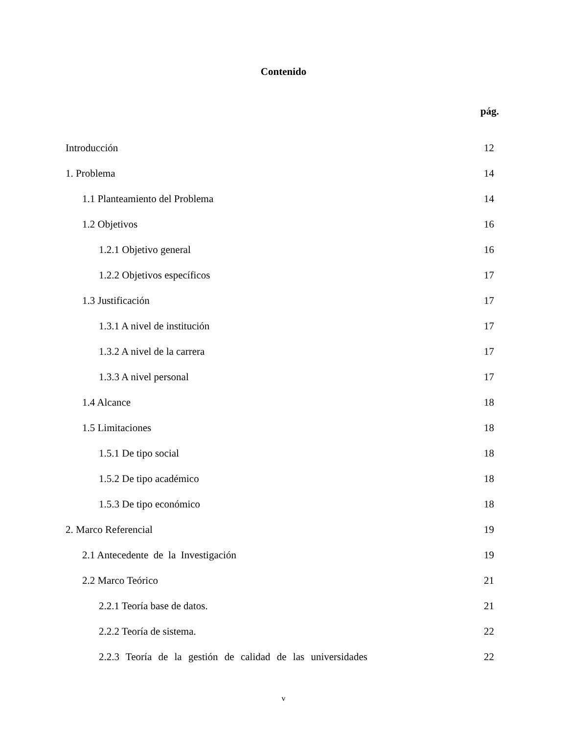Contenido
pág.
Introducción 12
1. Problema 14
1.1 Planteamiento del Problema 14
1.2 Objetivos 16
1.2.1 Objetivo general 16
1.2.2 Objetivos específicos 17
1.3 Justificación 17
1.3.1 A nivel de institución 17
1.3.2 A nivel de la carrera 17
1.3.3 A nivel personal 17
1.4 Alcance 18
1.5 Limitaciones 18
1.5.1 De tipo social 18
1.5.2 De tipo académico 18
1.5.3 De tipo económico 18
2. Marco Referencial 19
2.1 Antecedente de la Investigación 19
2.2 Marco Teórico 21
2.2.1 Teoría base de datos. 21
2.2.2 Teoría de sistema. 22
2.2.3 Teoría de la gestión de calidad de las universidades 22
v